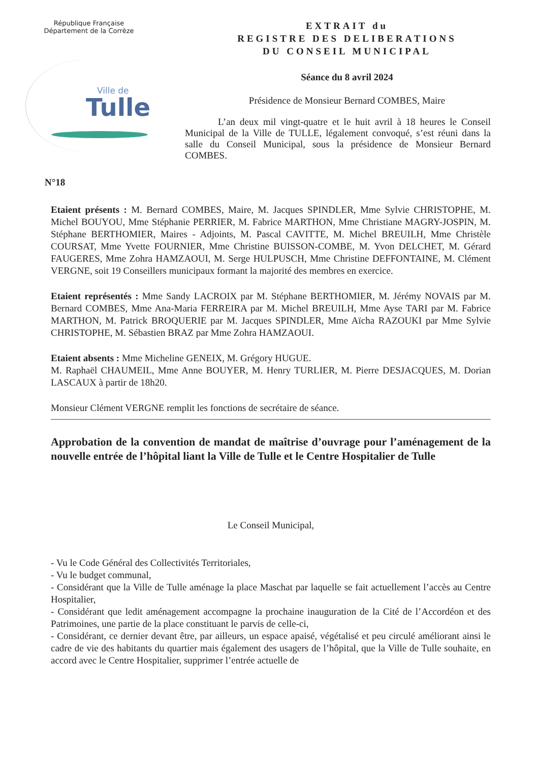République Française
Département de la Corrèze
Ville de
Tulle
EXTRAIT du
REGISTRE DES DELIBERATIONS
DU CONSEIL MUNICIPAL
Séance du 8 avril 2024
Présidence de Monsieur Bernard COMBES, Maire
L’an deux mil vingt-quatre et le huit avril à 18 heures le Conseil Municipal de la Ville de TULLE, légalement convoqué, s’est réuni dans la salle du Conseil Municipal, sous la présidence de Monsieur Bernard COMBES.
N°18
Etaient présents : M. Bernard COMBES, Maire, M. Jacques SPINDLER, Mme Sylvie CHRISTOPHE, M. Michel BOUYOU, Mme Stéphanie PERRIER, M. Fabrice MARTHON, Mme Christiane MAGRY-JOSPIN, M. Stéphane BERTHOMIER, Maires - Adjoints, M. Pascal CAVITTE, M. Michel BREUILH, Mme Christèle COURSAT, Mme Yvette FOURNIER, Mme Christine BUISSON-COMBE, M. Yvon DELCHET, M. Gérard FAUGERES, Mme Zohra HAMZAOUI, M. Serge HULPUSCH, Mme Christine DEFFONTAINE, M. Clément VERGNE, soit 19 Conseillers municipaux formant la majorité des membres en exercice.
Etaient représentés : Mme Sandy LACROIX par M. Stéphane BERTHOMIER, M. Jérémy NOVAIS par M. Bernard COMBES, Mme Ana-Maria FERREIRA par M. Michel BREUILH, Mme Ayse TARI par M. Fabrice MARTHON, M. Patrick BROQUERIE par M. Jacques SPINDLER, Mme Aïcha RAZOUKI par Mme Sylvie CHRISTOPHE, M. Sébastien BRAZ par Mme Zohra HAMZAOUI.
Etaient absents : Mme Micheline GENEIX, M. Grégory HUGUE.
M. Raphaël CHAUMEIL, Mme Anne BOUYER, M. Henry TURLIER, M. Pierre DESJACQUES, M. Dorian LASCAUX à partir de 18h20.
Monsieur Clément VERGNE remplit les fonctions de secrétaire de séance.
Approbation de la convention de mandat de maîtrise d’ouvrage pour l’aménagement de la nouvelle entrée de l’hôpital liant la Ville de Tulle et le Centre Hospitalier de Tulle
Le Conseil Municipal,
- Vu le Code Général des Collectivités Territoriales,
- Vu le budget communal,
- Considérant que la Ville de Tulle aménage la place Maschat par laquelle se fait actuellement l’accès au Centre Hospitalier,
- Considérant que ledit aménagement accompagne la prochaine inauguration de la Cité de l’Accordéon et des Patrimoines, une partie de la place constituant le parvis de celle-ci,
- Considérant, ce dernier devant être, par ailleurs, un espace apaisé, végétalisé et peu circulé améliorant ainsi le cadre de vie des habitants du quartier mais également des usagers de l’hôpital, que la Ville de Tulle souhaite, en accord avec le Centre Hospitalier, supprimer l’entrée actuelle de